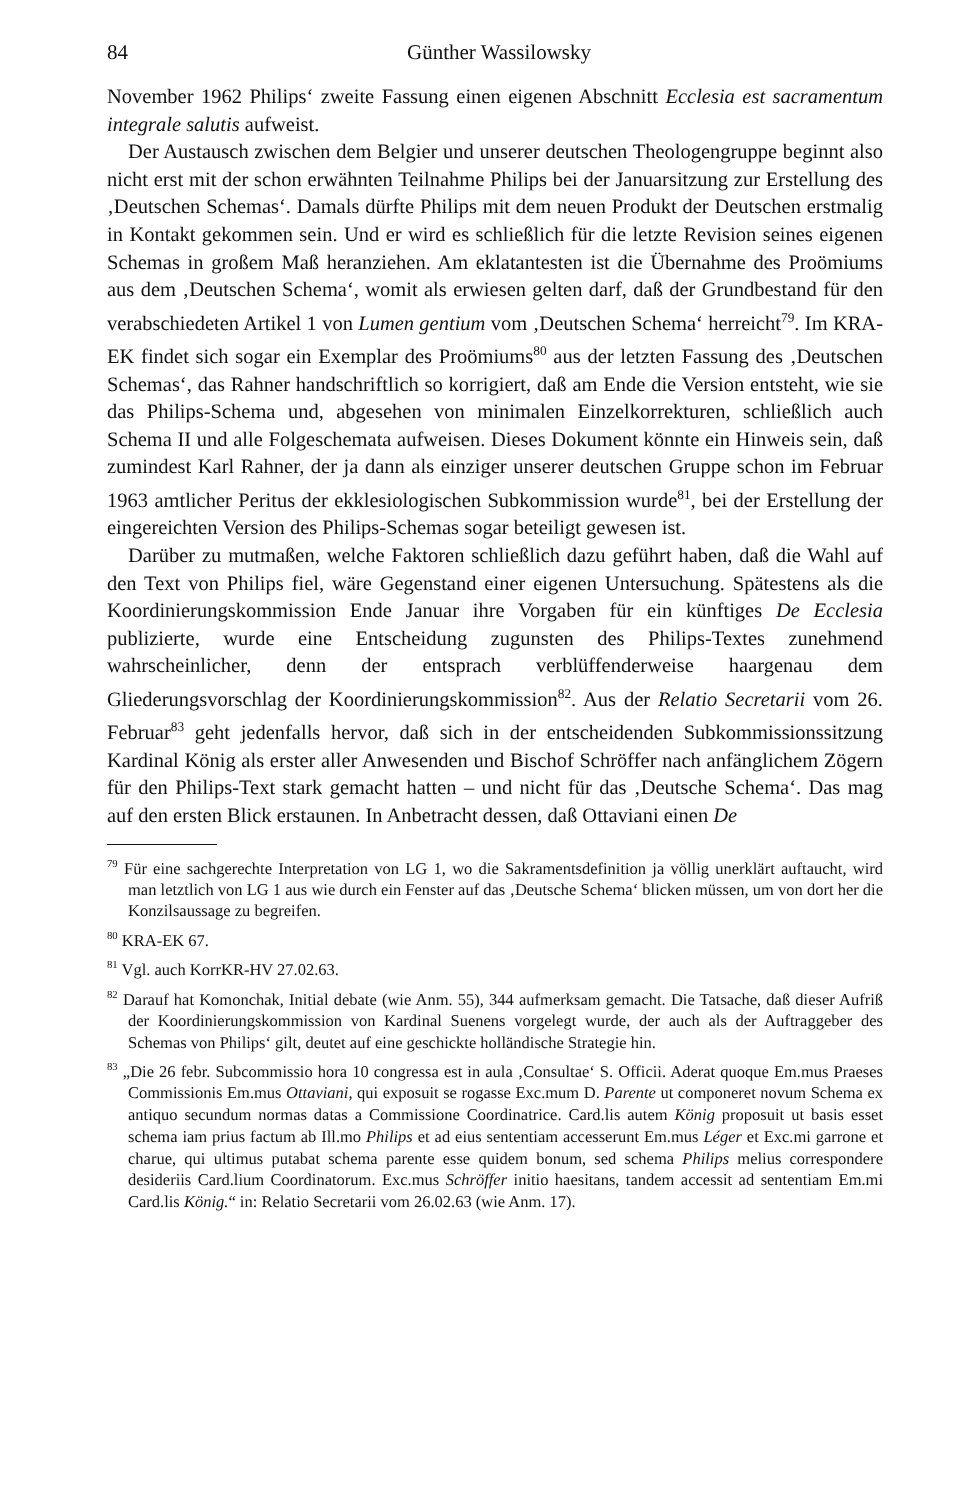84 Günther Wassilowsky
November 1962 Philips‘ zweite Fassung einen eigenen Abschnitt Ecclesia est sacramentum integrale salutis aufweist.
Der Austausch zwischen dem Belgier und unserer deutschen Theologengruppe beginnt also nicht erst mit der schon erwähnten Teilnahme Philips bei der Januarsitzung zur Erstellung des ‚Deutschen Schemas‘. Damals dürfte Philips mit dem neuen Produkt der Deutschen erstmalig in Kontakt gekommen sein. Und er wird es schließlich für die letzte Revision seines eigenen Schemas in großem Maß heranziehen. Am eklatantesten ist die Übernahme des Proömiums aus dem ‚Deutschen Schema‘, womit als erwiesen gelten darf, daß der Grundbestand für den verabschiedeten Artikel 1 von Lumen gentium vom ‚Deutschen Schema‘ herreicht<sup>79</sup>. Im KRA-EK findet sich sogar ein Exemplar des Proömiums<sup>80</sup> aus der letzten Fassung des ‚Deutschen Schemas‘, das Rahner handschriftlich so korrigiert, daß am Ende die Version entsteht, wie sie das Philips-Schema und, abgesehen von minimalen Einzelkorrekturen, schließlich auch Schema II und alle Folgeschemata aufweisen. Dieses Dokument könnte ein Hinweis sein, daß zumindest Karl Rahner, der ja dann als einziger unserer deutschen Gruppe schon im Februar 1963 amtlicher Peritus der ekklesiologischen Subkommission wurde<sup>81</sup>, bei der Erstellung der eingereichten Version des Philips-Schemas sogar beteiligt gewesen ist.
Darüber zu mutmaßen, welche Faktoren schließlich dazu geführt haben, daß die Wahl auf den Text von Philips fiel, wäre Gegenstand einer eigenen Untersuchung. Spätestens als die Koordinierungskommission Ende Januar ihre Vorgaben für ein künftiges De Ecclesia publizierte, wurde eine Entscheidung zugunsten des Philips-Textes zunehmend wahrscheinlicher, denn der entsprach verblüffenderweise haargenau dem Gliederungsvorschlag der Koordinierungskommission<sup>82</sup>. Aus der Relatio Secretarii vom 26. Februar<sup>83</sup> geht jedenfalls hervor, daß sich in der entscheidenden Subkommissionssitzung Kardinal König als erster aller Anwesenden und Bischof Schröffer nach anfänglichem Zögern für den Philips-Text stark gemacht hatten – und nicht für das ‚Deutsche Schema‘. Das mag auf den ersten Blick erstaunen. In Anbetracht dessen, daß Ottaviani einen De
<sup>79</sup> Für eine sachgerechte Interpretation von LG 1, wo die Sakramentsdefinition ja völlig unerklärt auftaucht, wird man letztlich von LG 1 aus wie durch ein Fenster auf das ‚Deutsche Schema‘ blicken müssen, um von dort her die Konzilsaussage zu begreifen.
<sup>80</sup> KRA-EK 67.
<sup>81</sup> Vgl. auch KorrKR-HV 27.02.63.
<sup>82</sup> Darauf hat Komonchak, Initial debate (wie Anm. 55), 344 aufmerksam gemacht. Die Tatsache, daß dieser Aufriß der Koordinierungskommission von Kardinal Suenens vorgelegt wurde, der auch als der Auftraggeber des Schemas von Philips‘ gilt, deutet auf eine geschickte holländische Strategie hin.
<sup>83</sup> „Die 26 febr. Subcommissio hora 10 congressa est in aula ‚Consultae‘ S. Officii. Aderat quoque Em.mus Praeses Commissionis Em.mus Ottaviani, qui exposuit se rogasse Exc.mum D. Parente ut componeret novum Schema ex antiquo secundum normas datas a Commissione Coordinatrice. Card.lis autem König proposuit ut basis esset schema iam prius factum ab Ill.mo Philips et ad eius sententiam accesserunt Em.mus Léger et Exc.mi garrone et charue, qui ultimus putabat schema parente esse quidem bonum, sed schema Philips melius correspondere desideriis Card.lium Coordinatorum. Exc.mus Schröffer initio haesitans, tandem accessit ad sententiam Em.mi Card.lis König.“ in: Relatio Secretarii vom 26.02.63 (wie Anm. 17).